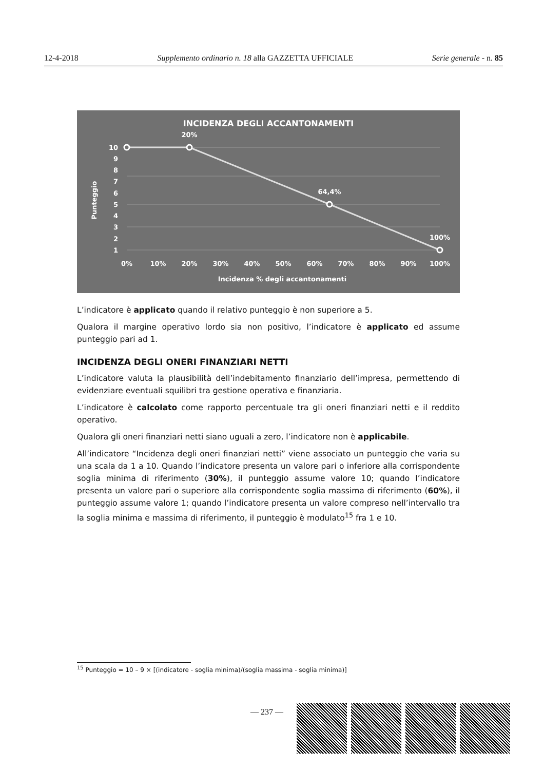12-4-2018 Supplemento ordinario n. 18 alla GAZZETTA UFFICIALE Serie generale - n. 85
INCIDENZA DEGLI ACCANTONAMENTI
20%
64,4%
100%
10
9
8
7
6
5
4
3
2
1
0%
10%
20%
30%
40%
50%
60%
70%
80%
90%
100%
Incidenza % degli accantonamenti
Punteggio
L’indicatore è applicato quando il relativo punteggio è non superiore a 5.
Qualora il margine operativo lordo sia non positivo, l’indicatore è applicato ed assume punteggio pari ad 1.
INCIDENZA DEGLI ONERI FINANZIARI NETTI
L’indicatore valuta la plausibilità dell’indebitamento finanziario dell’impresa, permettendo di evidenziare eventuali squilibri tra gestione operativa e finanziaria.
L’indicatore è calcolato come rapporto percentuale tra gli oneri finanziari netti e il reddito operativo.
Qualora gli oneri finanziari netti siano uguali a zero, l’indicatore non è applicabile.
All’indicatore “Incidenza degli oneri finanziari netti” viene associato un punteggio che varia su una scala da 1 a 10. Quando l’indicatore presenta un valore pari o inferiore alla corrispondente soglia minima di riferimento (30%), il punteggio assume valore 10; quando l’indicatore presenta un valore pari o superiore alla corrispondente soglia massima di riferimento (60%), il punteggio assume valore 1; quando l’indicatore presenta un valore compreso nell’intervallo tra la soglia minima e massima di riferimento, il punteggio è modulato<sup>15</sup> fra 1 e 10.
<sup>15</sup> Punteggio = 10 – 9 × [(indicatore - soglia minima)/(soglia massima - soglia minima)]
— 237 —